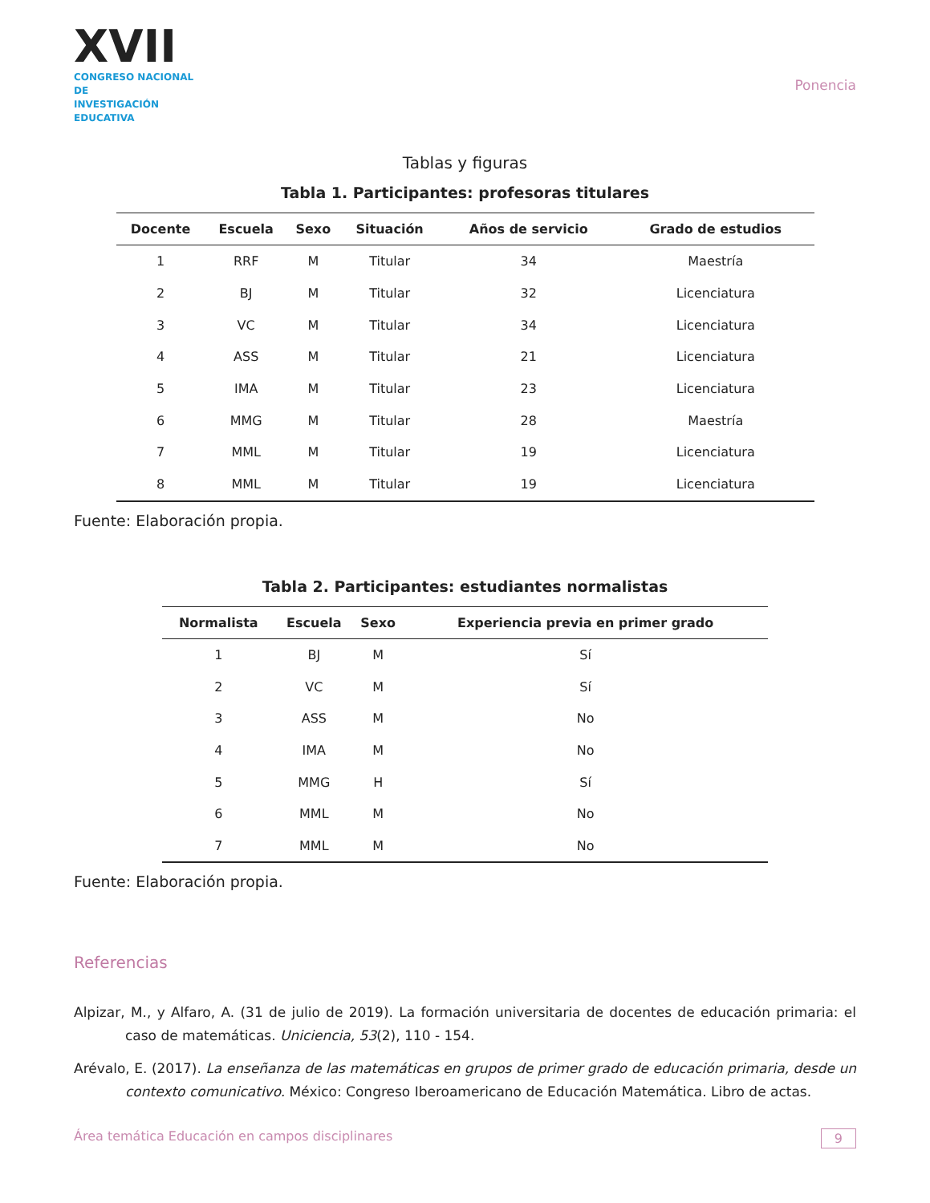XVII
CONGRESO NACIONAL DE
INVESTIGACIÓN EDUCATIVA
Ponencia
Tablas y figuras
Tabla 1. Participantes: profesoras titulares
| Docente | Escuela | Sexo | Situación | Años de servicio | Grado de estudios |
| --- | --- | --- | --- | --- | --- |
| 1 | RRF | M | Titular | 34 | Maestría |
| 2 | BJ | M | Titular | 32 | Licenciatura |
| 3 | VC | M | Titular | 34 | Licenciatura |
| 4 | ASS | M | Titular | 21 | Licenciatura |
| 5 | IMA | M | Titular | 23 | Licenciatura |
| 6 | MMG | M | Titular | 28 | Maestría |
| 7 | MML | M | Titular | 19 | Licenciatura |
| 8 | MML | M | Titular | 19 | Licenciatura |
Fuente: Elaboración propia.
Tabla 2. Participantes: estudiantes normalistas
| Normalista | Escuela | Sexo | Experiencia previa en primer grado |
| --- | --- | --- | --- |
| 1 | BJ | M | Sí |
| 2 | VC | M | Sí |
| 3 | ASS | M | No |
| 4 | IMA | M | No |
| 5 | MMG | H | Sí |
| 6 | MML | M | No |
| 7 | MML | M | No |
Fuente: Elaboración propia.
Referencias
Alpizar, M., y Alfaro, A. (31 de julio de 2019). La formación universitaria de docentes de educación primaria: el caso de matemáticas. Uniciencia, 53(2), 110 - 154.
Arévalo, E. (2017). La enseñanza de las matemáticas en grupos de primer grado de educación primaria, desde un contexto comunicativo. México: Congreso Iberoamericano de Educación Matemática. Libro de actas.
Área temática Educación en campos disciplinares 9